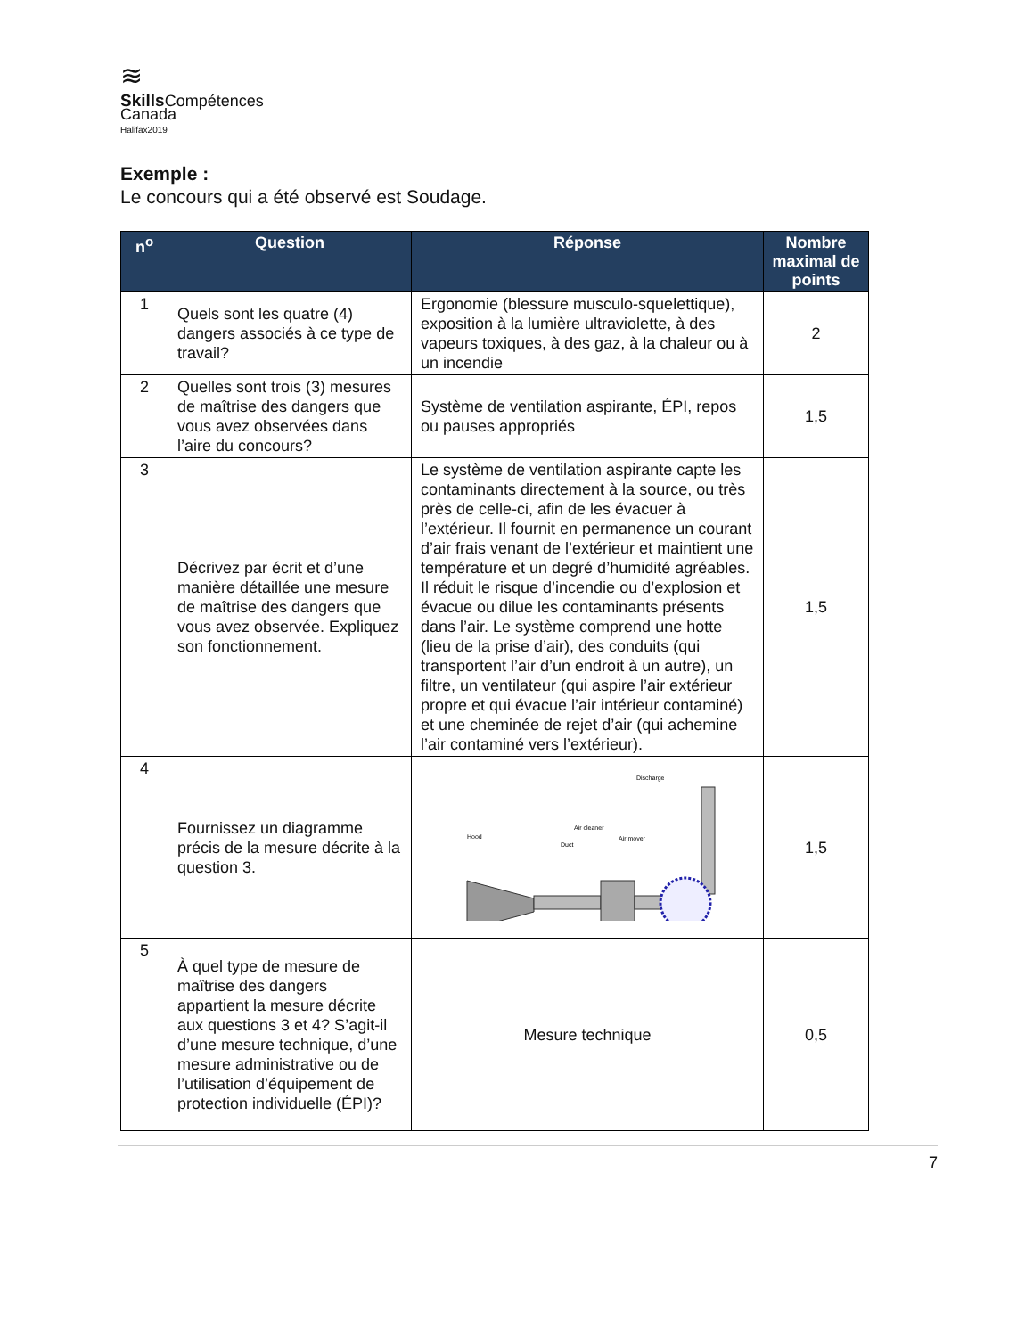≋
Skills Compétences
Canada
Halifax2019
Exemple :
Le concours qui a été observé est Soudage.
| n<sup>o</sup> | Question | Réponse | Nombre maximal de points |
| --- | --- | --- | --- |
| 1 | Quels sont les quatre (4) dangers associés à ce type de travail? | Ergonomie (blessure musculo-squelettique), exposition à la lumière ultraviolette, à des vapeurs toxiques, à des gaz, à la chaleur ou à un incendie | 2 |
| 2 | Quelles sont trois (3) mesures de maîtrise des dangers que vous avez observées dans l’aire du concours? | Système de ventilation aspirante, ÉPI, repos ou pauses appropriés | 1,5 |
| 3 | Décrivez par écrit et d’une manière détaillée une mesure de maîtrise des dangers que vous avez observée. Expliquez son fonctionnement. | Le système de ventilation aspirante capte les contaminants directement à la source, ou très près de celle-ci, afin de les évacuer à l’extérieur. Il fournit en permanence un courant d’air frais venant de l’extérieur et maintient une température et un degré d’humidité agréables. Il réduit le risque d’incendie ou d’explosion et évacue ou dilue les contaminants présents dans l’air. Le système comprend une hotte (lieu de la prise d’air), des conduits (qui transportent l’air d’un endroit à un autre), un filtre, un ventilateur (qui aspire l’air extérieur propre et qui évacue l’air intérieur contaminé) et une cheminée de rejet d’air (qui achemine l’air contaminé vers l’extérieur). | 1,5 |
| 4 | Fournissez un diagramme précis de la mesure décrite à la question 3. | Discharge Air cleaner Hood Air mover Duct | 1,5 |
| 5 | À quel type de mesure de maîtrise des dangers appartient la mesure décrite aux questions 3 et 4? S’agit-il d’une mesure technique, d’une mesure administrative ou de l’utilisation d’équipement de protection individuelle (ÉPI)? | Mesure technique | 0,5 |
7